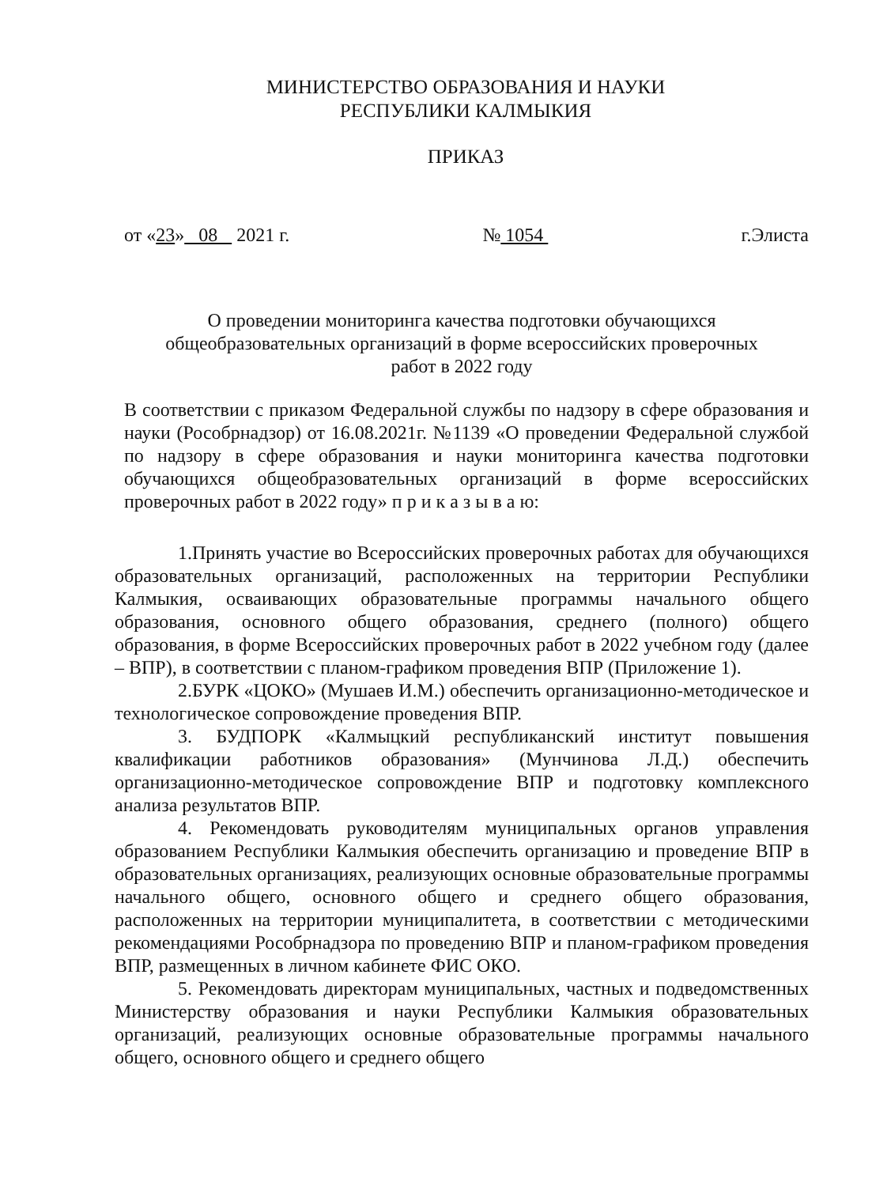МИНИСТЕРСТВО ОБРАЗОВАНИЯ И НАУКИ
РЕСПУБЛИКИ КАЛМЫКИЯ
ПРИКАЗ
от «23» 08 2021 г. № 1054 г.Элиста
О проведении мониторинга качества подготовки обучающихся
общеобразовательных организаций в форме всероссийских проверочных
работ в 2022 году
В соответствии с приказом Федеральной службы по надзору в сфере образования и науки (Рособрнадзор) от 16.08.2021г. №1139 «О проведении Федеральной службой по надзору в сфере образования и науки мониторинга качества подготовки обучающихся общеобразовательных организаций в форме всероссийских проверочных работ в 2022 году» п р и к а з ы в а ю:
1.Принять участие во Всероссийских проверочных работах для обучающихся образовательных организаций, расположенных на территории Республики Калмыкия, осваивающих образовательные программы начального общего образования, основного общего образования, среднего (полного) общего образования, в форме Всероссийских проверочных работ в 2022 учебном году (далее – ВПР), в соответствии с планом-графиком проведения ВПР (Приложение 1).
2.БУРК «ЦОКО» (Мушаев И.М.) обеспечить организационно-методическое и технологическое сопровождение проведения ВПР.
3. БУДПОРК «Калмыцкий республиканский институт повышения квалификации работников образования» (Мунчинова Л.Д.) обеспечить организационно-методическое сопровождение ВПР и подготовку комплексного анализа результатов ВПР.
4. Рекомендовать руководителям муниципальных органов управления образованием Республики Калмыкия обеспечить организацию и проведение ВПР в образовательных организациях, реализующих основные образовательные программы начального общего, основного общего и среднего общего образования, расположенных на территории муниципалитета, в соответствии с методическими рекомендациями Рособрнадзора по проведению ВПР и планом-графиком проведения ВПР, размещенных в личном кабинете ФИС ОКО.
5. Рекомендовать директорам муниципальных, частных и подведомственных Министерству образования и науки Республики Калмыкия образовательных организаций, реализующих основные образовательные программы начального общего, основного общего и среднего общего